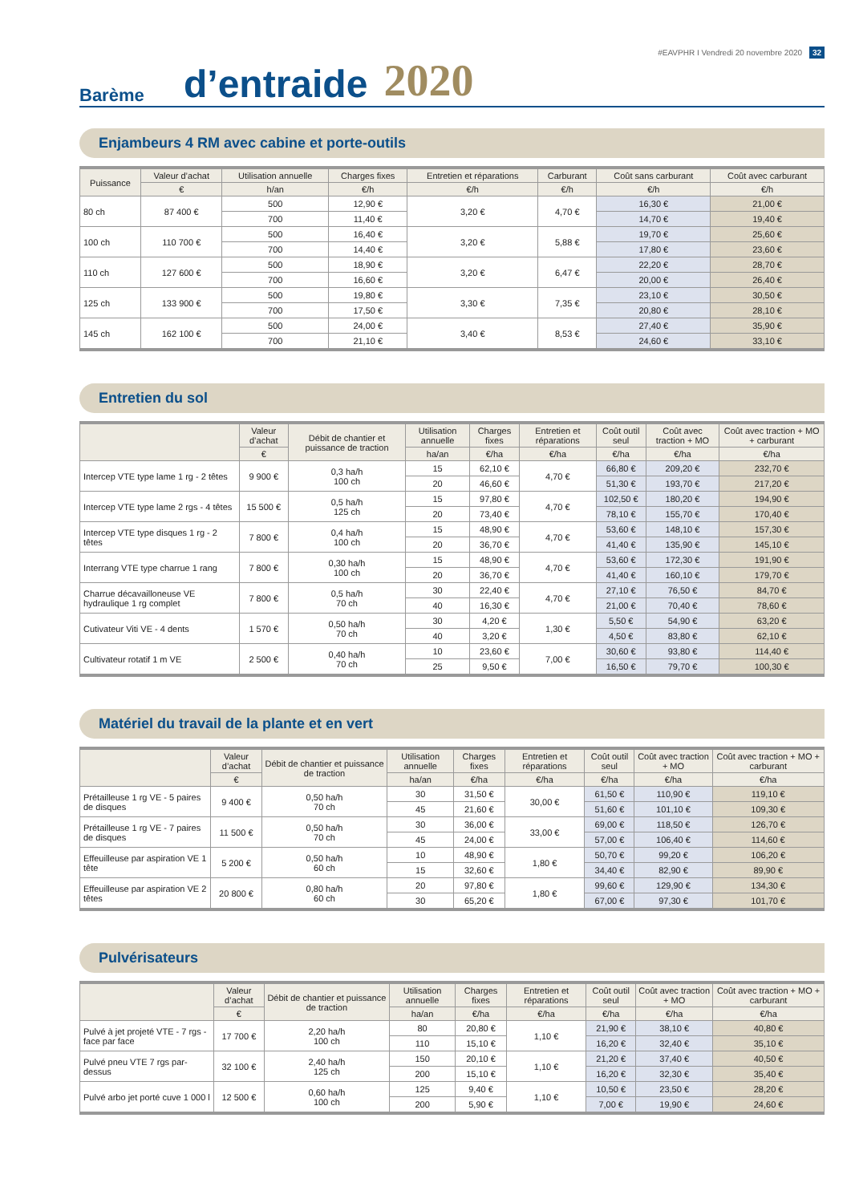Barème
d’entraide
2020
#EAVPHR I Vendredi 20 novembre 2020 32
Enjambeurs 4 RM avec cabine et porte-outils
| Puissance | Valeur d’achat | Utilisation annuelle | Charges fixes | Entretien et réparations | Carburant | Coût sans carburant | Coût avec carburant |
| --- | --- | --- | --- | --- | --- | --- | --- |
| | € | h/an | €/h | €/h | €/h | €/h | €/h |
| 80 ch | 87 400 € | 500 | 12,90 € | 3,20 € | 4,70 € | 16,30 € | 21,00 € |
| | | 700 | 11,40 € | | | 14,70 € | 19,40 € |
| 100 ch | 110 700 € | 500 | 16,40 € | 3,20 € | 5,88 € | 19,70 € | 25,60 € |
| | | 700 | 14,40 € | | | 17,80 € | 23,60 € |
| 110 ch | 127 600 € | 500 | 18,90 € | 3,20 € | 6,47 € | 22,20 € | 28,70 € |
| | | 700 | 16,60 € | | | 20,00 € | 26,40 € |
| 125 ch | 133 900 € | 500 | 19,80 € | 3,30 € | 7,35 € | 23,10 € | 30,50 € |
| | | 700 | 17,50 € | | | 20,80 € | 28,10 € |
| 145 ch | 162 100 € | 500 | 24,00 € | 3,40 € | 8,53 € | 27,40 € | 35,90 € |
| | | 700 | 21,10 € | | | 24,60 € | 33,10 € |
Entretien du sol
| | Valeur d’achat | Débit de chantier et puissance de traction | Utilisation annuelle | Charges fixes | Entretien et réparations | Coût outil seul | Coût avec traction + MO | Coût avec traction + MO + carburant |
| --- | --- | --- | --- | --- | --- | --- | --- | --- |
| | € | | ha/an | €/ha | €/ha | €/ha | €/ha | €/ha |
| Intercep VTE type lame 1 rg - 2 têtes | 9 900 € | 0,3 ha/h 100 ch | 15 | 62,10 € | 4,70 € | 66,80 € | 209,20 € | 232,70 € |
| | | | 20 | 46,60 € | | 51,30 € | 193,70 € | 217,20 € |
| Intercep VTE type lame 2 rgs - 4 têtes | 15 500 € | 0,5 ha/h 125 ch | 15 | 97,80 € | 4,70 € | 102,50 € | 180,20 € | 194,90 € |
| | | | 20 | 73,40 € | | 78,10 € | 155,70 € | 170,40 € |
| Intercep VTE type disques 1 rg - 2 têtes | 7 800 € | 0,4 ha/h 100 ch | 15 | 48,90 € | 4,70 € | 53,60 € | 148,10 € | 157,30 € |
| | | | 20 | 36,70 € | | 41,40 € | 135,90 € | 145,10 € |
| Interrang VTE type charrue 1 rang | 7 800 € | 0,30 ha/h 100 ch | 15 | 48,90 € | 4,70 € | 53,60 € | 172,30 € | 191,90 € |
| | | | 20 | 36,70 € | | 41,40 € | 160,10 € | 179,70 € |
| Charrue décavailloneuse VE hydraulique 1 rg complet | 7 800 € | 0,5 ha/h 70 ch | 30 | 22,40 € | 4,70 € | 27,10 € | 76,50 € | 84,70 € |
| | | | 40 | 16,30 € | | 21,00 € | 70,40 € | 78,60 € |
| Cutivateur Viti VE - 4 dents | 1 570 € | 0,50 ha/h 70 ch | 30 | 4,20 € | 1,30 € | 5,50 € | 54,90 € | 63,20 € |
| | | | 40 | 3,20 € | | 4,50 € | 83,80 € | 62,10 € |
| Cultivateur rotatif 1 m VE | 2 500 € | 0,40 ha/h 70 ch | 10 | 23,60 € | 7,00 € | 30,60 € | 93,80 € | 114,40 € |
| | | | 25 | 9,50 € | | 16,50 € | 79,70 € | 100,30 € |
Matériel du travail de la plante et en vert
| | Valeur d’achat | Débit de chantier et puissance de traction | Utilisation annuelle | Charges fixes | Entretien et réparations | Coût outil seul | Coût avec traction + MO | Coût avec traction + MO + carburant |
| --- | --- | --- | --- | --- | --- | --- | --- | --- |
| | € | | ha/an | €/ha | €/ha | €/ha | €/ha | €/ha |
| Prétailleuse 1 rg VE - 5 paires de disques | 9 400 € | 0,50 ha/h 70 ch | 30 | 31,50 € | 30,00 € | 61,50 € | 110,90 € | 119,10 € |
| | | | 45 | 21,60 € | | 51,60 € | 101,10 € | 109,30 € |
| Prétailleuse 1 rg VE - 7 paires de disques | 11 500 € | 0,50 ha/h 70 ch | 30 | 36,00 € | 33,00 € | 69,00 € | 118,50 € | 126,70 € |
| | | | 45 | 24,00 € | | 57,00 € | 106,40 € | 114,60 € |
| Effeuilleuse par aspiration VE 1 tête | 5 200 € | 0,50 ha/h 60 ch | 10 | 48,90 € | 1,80 € | 50,70 € | 99,20 € | 106,20 € |
| | | | 15 | 32,60 € | | 34,40 € | 82,90 € | 89,90 € |
| Effeuilleuse par aspiration VE 2 têtes | 20 800 € | 0,80 ha/h 60 ch | 20 | 97,80 € | 1,80 € | 99,60 € | 129,90 € | 134,30 € |
| | | | 30 | 65,20 € | | 67,00 € | 97,30 € | 101,70 € |
Pulvérisateurs
| | Valeur d’achat | Débit de chantier et puissance de traction | Utilisation annuelle | Charges fixes | Entretien et réparations | Coût outil seul | Coût avec traction + MO | Coût avec traction + MO + carburant |
| --- | --- | --- | --- | --- | --- | --- | --- | --- |
| | € | | ha/an | €/ha | €/ha | €/ha | €/ha | €/ha |
| Pulvé à jet projeté VTE - 7 rgs - face par face | 17 700 € | 2,20 ha/h 100 ch | 80 | 20,80 € | 1,10 € | 21,90 € | 38,10 € | 40,80 € |
| | | | 110 | 15,10 € | | 16,20 € | 32,40 € | 35,10 € |
| Pulvé pneu VTE 7 rgs par-dessus | 32 100 € | 2,40 ha/h 125 ch | 150 | 20,10 € | 1,10 € | 21,20 € | 37,40 € | 40,50 € |
| | | | 200 | 15,10 € | | 16,20 € | 32,30 € | 35,40 € |
| Pulvé arbo jet porté cuve 1 000 l | 12 500 € | 0,60 ha/h 100 ch | 125 | 9,40 € | 1,10 € | 10,50 € | 23,50 € | 28,20 € |
| | | | 200 | 5,90 € | | 7,00 € | 19,90 € | 24,60 € |